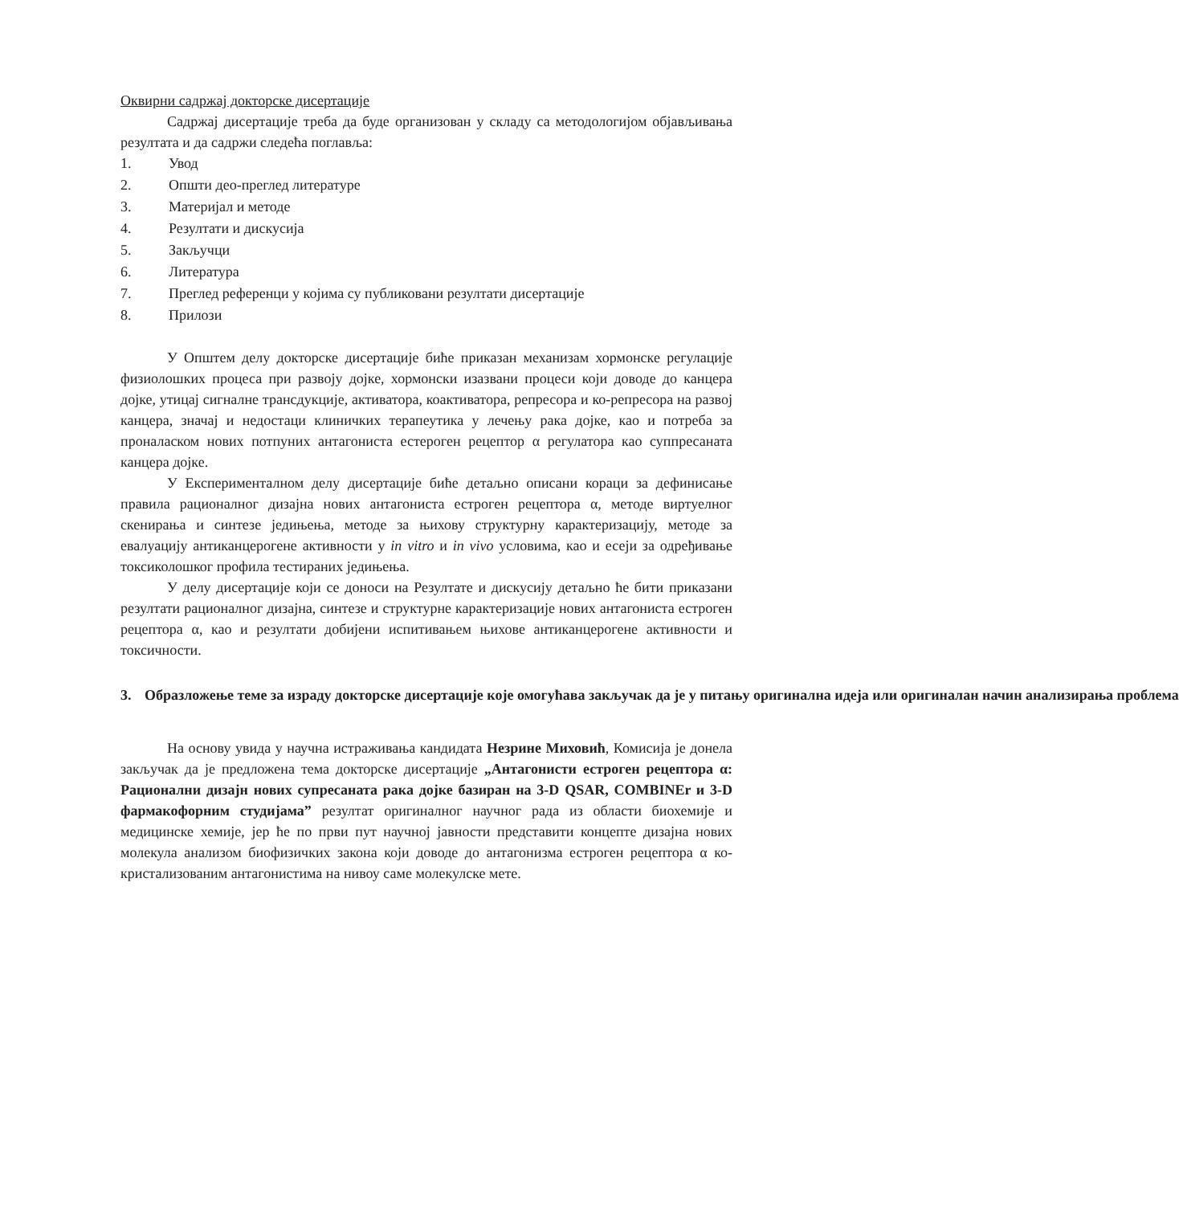Оквирни садржај докторске дисертације
Садржај дисертације треба да буде организован у складу са методологијом објављивања резултата и да садржи следећа поглавља:
1. Увод
2. Општи део-преглед литературе
3. Материјал и методе
4. Резултати и дискусија
5. Закључци
6. Литература
7. Преглед референци у којима су публиковани резултати дисертације
8. Прилози
У Општем делу докторске дисертације биће приказан механизам хормонске регулације физиолошких процеса при развоју дојке, хормонски изазвани процеси који доводе до канцера дојке, утицај сигналне трансдукције, активатора, коактиватора, репресора и ко-репресора на развој канцера, значај и недостаци клиничких терапеутика у лечењу рака дојке, као и потреба за проналаском нових потпуних антагониста естероген рецептор α регулатора као суппресаната канцера дојке.
У Експерименталном делу дисертације биће детаљно описани кораци за дефинисање правила рационалног дизајна нових антагониста естроген рецептора α, методе виртуелног скенирања и синтезе једињења, методе за њихову структурну карактеризацију, методе за евалуацију антиканцерогене активности у in vitro и in vivo условима, као и есеји за одређивање токсиколошког профила тестираних једињења.
У делу дисертације који се доноси на Резултате и дискусију детаљно ће бити приказани резултати рационалног дизајна, синтезе и структурне карактеризације нових антагониста естроген рецептора α, као и резултати добијени испитивањем њихове антиканцерогене активности и токсичности.
3. Образложење теме за израду докторске дисертације које омогућава закључак да је у питању оригинална идеја или оригиналан начин анализирања проблема
На основу увида у научна истраживања кандидата Незрине Миховић, Комисија је донела закључак да је предложена тема докторске дисертације „Антагонисти естроген рецептора α: Рационални дизајн нових супресаната рака дојке базиран на 3-D QSAR, COMBINEr и 3-D фармакофорним студијама” резултат оригиналног научног рада из области биохемије и медицинске хемије, јер ће по први пут научној јавности представити концепте дизајна нових молекула анализом биофизичких закона који доводе до антагонизма естроген рецептора α ко-кристализованим антагонистима на нивоу саме молекулске мете.